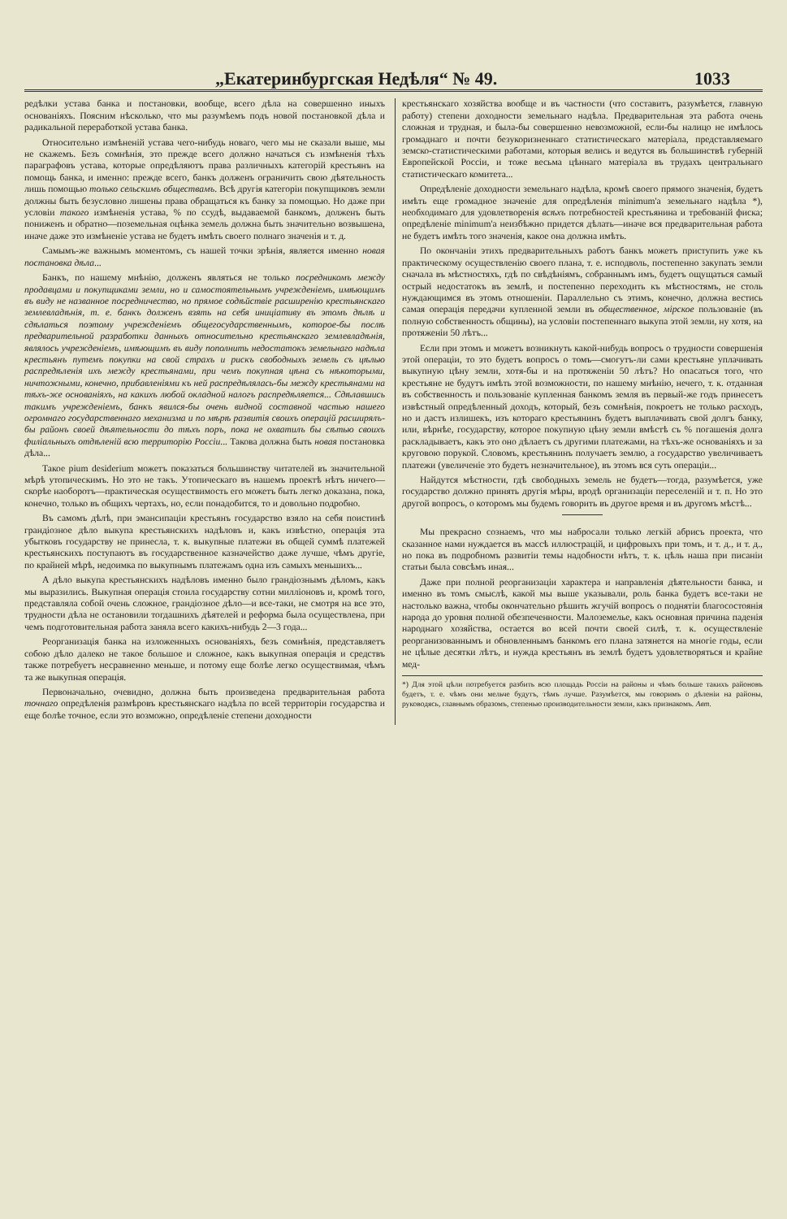„Екатеринбургская Недѣля“ № 49. 1033
редѣлки устава банка и постановки, вообще, всего дѣла на совершенно иныхъ основаніяхъ. Поясним нѣсколько, что мы разумѣемъ подъ новой постановкой дѣла и радикальной переработкой устава банка.
Относительно измѣненій устава чего-нибудь новаго, чего мы не сказали выше, мы не скажемъ. Безъ сомнѣнія, это прежде всего должно начаться съ измѣненія тѣхъ параграфовъ устава, которые опредѣляютъ права различныхъ категорій крестьянъ на помощь банка, и именно: прежде всего, банкъ долженъ ограничить свою дѣятельность лишь помощью только сельскимъ обществамъ. Всѣ другія категоріи покупщиковъ земли должны быть безусловно лишены права обращаться къ банку за помощью. Но даже при условіи такого измѣненія устава, % по ссудѣ, выдаваемой банкомъ, долженъ быть пониженъ и обратно—поземельная оцѣнка земель должна быть значительно возвышена, иначе даже это измѣненіе устава не будетъ имѣть своего полнаго значенія и т. д.
Самымъ-же важнымъ моментомъ, съ нашей точки зрѣнія, является именно новая постановка дѣла...
Банкъ, по нашему мнѣнію, долженъ являться не только посредникомъ между продавцами и покупщиками земли, но и самостоятельнымъ учрежденіемъ, имѣющимъ въ виду не названное посредничество, но прямое содѣйствіе расширенію крестьянскаго землевладѣнія, т. е. банкъ долженъ взять на себя иниціативу въ этомъ дѣлѣ и сдѣлаться поэтому учрежденіемъ общегосударственнымъ, которое-бы послѣ предварительной разработки данныхъ относительно крестьянскаго землевладѣнія, являлось учрежденіемъ, имѣющимъ въ виду пополнить недостатокъ земельнаго надѣла крестьянъ путемъ покупки на свой страхъ и рискъ свободныхъ земель съ цѣлью распредѣленія ихъ между крестьянами, при чемъ покупная цѣна съ нѣкоторыми, ничтожными, конечно, прибавленіями къ ней распредѣлялась-бы между крестьянами на тѣхъ-же основаніяхъ, на какихъ любой окладной налогъ распредѣляется... Сдѣлавшись такимъ учрежденіемъ, банкъ явился-бы очень видной составной частью нашего огромнаго государственнаго механизма и по мѣрѣ развитія своихъ операцій расширялъ-бы районъ своей дѣятельности до тѣхъ поръ, пока не охватилъ бы сѣтью своихъ филіальныхъ отдѣленій всю территорію Россіи... Такова должна быть новая постановка дѣла...
Такое pium desiderium можетъ показаться большинству читателей въ значительной мѣрѣ утопическимъ. Но это не такъ. Утопическаго въ нашемъ проектѣ нѣтъ ничего—скорѣе наоборотъ—практическая осуществимость его можетъ быть легко доказана, пока, конечно, только въ общихъ чертахъ, но, если понадобится, то и довольно подробно.
Въ самомъ дѣлѣ, при эмансипаціи крестьянъ государство взяло на себя поистинѣ грандіозное дѣло выкупа крестьянскихъ надѣловъ и, какъ извѣстно, операція эта убытковъ государству не принесла, т. к. выкупные платежи въ общей суммѣ платежей крестьянскихъ поступаютъ въ государственное казначейство даже лучше, чѣмъ другіе, по крайней мѣрѣ, недоимка по выкупнымъ платежамъ одна изъ самыхъ меньшихъ...
А дѣло выкупа крестьянскихъ надѣловъ именно было грандіознымъ дѣломъ, какъ мы выразились. Выкупная операція стоила государству сотни милліоновъ и, кромѣ того, представляла собой очень сложное, грандіозное дѣло—и все-таки, не смотря на все это, трудности дѣла не остановили тогдашнихъ дѣятелей и реформа была осуществлена, при чемъ подготовительная работа заняла всего какихъ-нибудь 2—3 года...
Реорганизація банка на изложенныхъ основаніяхъ, безъ сомнѣнія, представляетъ собою дѣло далеко не такое большое и сложное, какъ выкупная операція и средствъ также потребуетъ несравненно меньше, и потому еще болѣе легко осуществимая, чѣмъ та же выкупная операція.
Первоначально, очевидно, должна быть произведена предварительная работа точнаго опредѣленія размѣровъ крестьянскаго надѣла по всей территоріи государства и еще болѣе точное, если это возможно, опредѣленіе степени доходности
крестьянскаго хозяйства вообще и въ частности (что составитъ, разумѣется, главную работу) степени доходности земельнаго надѣла. Предварительная эта работа очень сложная и трудная, и была-бы совершенно невозможной, если-бы налицо не имѣлось громаднаго и почти безукоризненнаго статистическаго матеріала, представляемаго земско-статистическими работами, которыя велись и ведутся въ большинствѣ губерній Европейской Россіи, и тоже весьма цѣннаго матеріала въ трудахъ центральнаго статистическаго комитета...
Опредѣленіе доходности земельнаго надѣла, кромѣ своего прямого значенія, будетъ имѣть еще громадное значеніе для опредѣленія minimum'а земельнаго надѣла *), необходимаго для удовлетворенія всѣхъ потребностей крестьянина и требованій фиска; опредѣленіе minimum'а неизбѣжно придется дѣлать—иначе вся предварительная работа не будетъ имѣть того значенія, какое она должна имѣть.
По окончаніи этихъ предварительныхъ работъ банкъ можетъ приступить уже къ практическому осуществленію своего плана, т. е. исподволь, постепенно закупать земли сначала въ мѣстностяхъ, гдѣ по свѣдѣніямъ, собраннымъ имъ, будетъ ощущаться самый острый недостатокъ въ землѣ, и постепенно переходить къ мѣстностямъ, не столь нуждающимся въ этомъ отношеніи. Параллельно съ этимъ, конечно, должна вестись самая операція передачи купленной земли въ общественное, мірское пользованіе (въ полную собственность общины), на условіи постепеннаго выкупа этой земли, ну хотя, на протяженіи 50 лѣтъ...
Если при этомъ и можетъ возникнуть какой-нибудь вопросъ о трудности совершенія этой операціи, то это будетъ вопросъ о томъ—смогутъ-ли сами крестьяне уплачивать выкупную цѣну земли, хотя-бы и на протяженіи 50 лѣтъ? Но опасаться того, что крестьяне не будутъ имѣть этой возможности, по нашему мнѣнію, нечего, т. к. отданная въ собственность и пользованіе купленная банкомъ земля въ первый-же годъ принесетъ извѣстный опредѣленный доходъ, который, безъ сомнѣнія, покроетъ не только расходъ, но и дастъ излишекъ, изъ котораго крестьянинъ будетъ выплачивать свой долгъ банку, или, вѣрнѣе, государству, которое покупную цѣну земли вмѣстѣ съ % погашенія долга раскладываетъ, какъ это оно дѣлаетъ съ другими платежами, на тѣхъ-же основаніяхъ и за круговою порукой. Словомъ, крестьянинъ получаетъ землю, а государство увеличиваетъ платежи (увеличеніе это будетъ незначительное), въ этомъ вся суть операціи...
Найдутся мѣстности, гдѣ свободныхъ земель не будетъ—тогда, разумѣется, уже государство должно принять другія мѣры, вродѣ организаціи переселеній и т. п. Но это другой вопросъ, о которомъ мы будемъ говорить въ другое время и въ другомъ мѣстѣ...
Мы прекрасно сознаемъ, что мы набросали только легкій абрисъ проекта, что сказанное нами нуждается въ массѣ иллюстрацій, и цифровыхъ при томъ, и т. д., и т. д., но пока въ подробномъ развитіи темы надобности нѣтъ, т. к. цѣль наша при писаніи статьи была совсѣмъ иная...
Даже при полной реорганизаціи характера и направленія дѣятельности банка, и именно въ томъ смыслѣ, какой мы выше указывали, роль банка будетъ все-таки не настолько важна, чтобы окончательно рѣшить жгучій вопросъ о поднятіи благосостоянія народа до уровня полной обезпеченности. Малоземелье, какъ основная причина паденія народнаго хозяйства, остается во всей почти своей силѣ, т. к. осуществленіе реорганизованнымъ и обновленнымъ банкомъ его плана затянется на многіе годы, если не цѣлые десятки лѣтъ, и нужда крестьянъ въ землѣ будетъ удовлетворяться и крайне мед-
*) Для этой цѣли потребуется разбить всю площадь Россіи на районы и чѣмъ больше такихъ районовъ будетъ, т. е. чѣмъ они мельче будутъ, тѣмъ лучше. Разумѣется, мы говоримъ о дѣленіи на районы, руководясь, главнымъ образомъ, степенью производительности земли, какъ признакомъ. Авт.